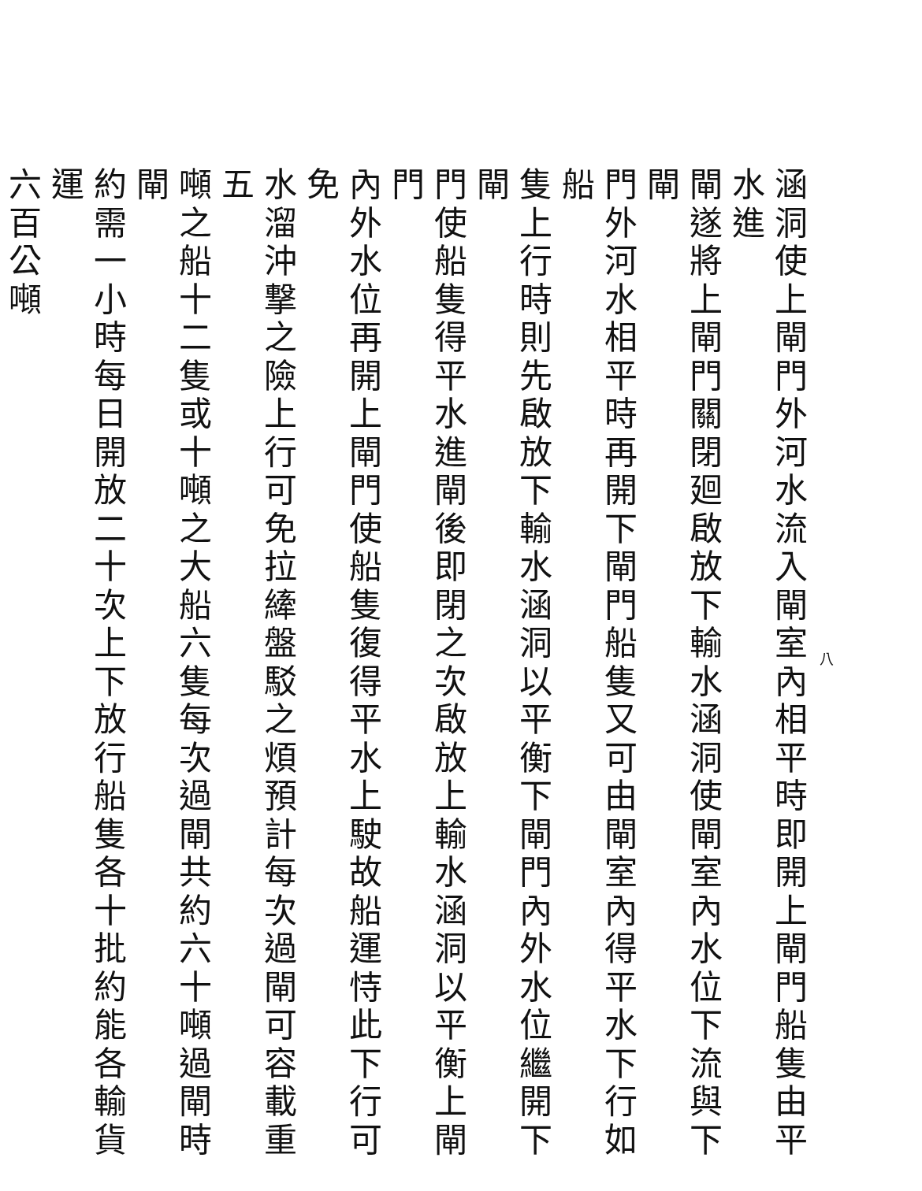八
涵洞使上閘門外河水流入閘室內相平時即開上閘門船隻由平水進
閘遂將上閘門關閉廻啟放下輸水涵洞使閘室內水位下流與下閘
門外河水相平時再開下閘門船隻又可由閘室內得平水下行如船
隻上行時則先啟放下輸水涵洞以平衡下閘門內外水位繼開下閘
門使船隻得平水進閘後即閉之次啟放上輸水涵洞以平衡上閘門
內外水位再開上閘門使船隻復得平水上駛故船運恃此下行可免
水溜沖撃之險上行可免拉縴盤駁之煩預計每次過閘可容載重五
噸之船十二隻或十噸之大船六隻每次過閘共約六十噸過閘時閘
約需一小時每日開放二十次上下放行船隻各十批約能各輸貨運
六百公噸